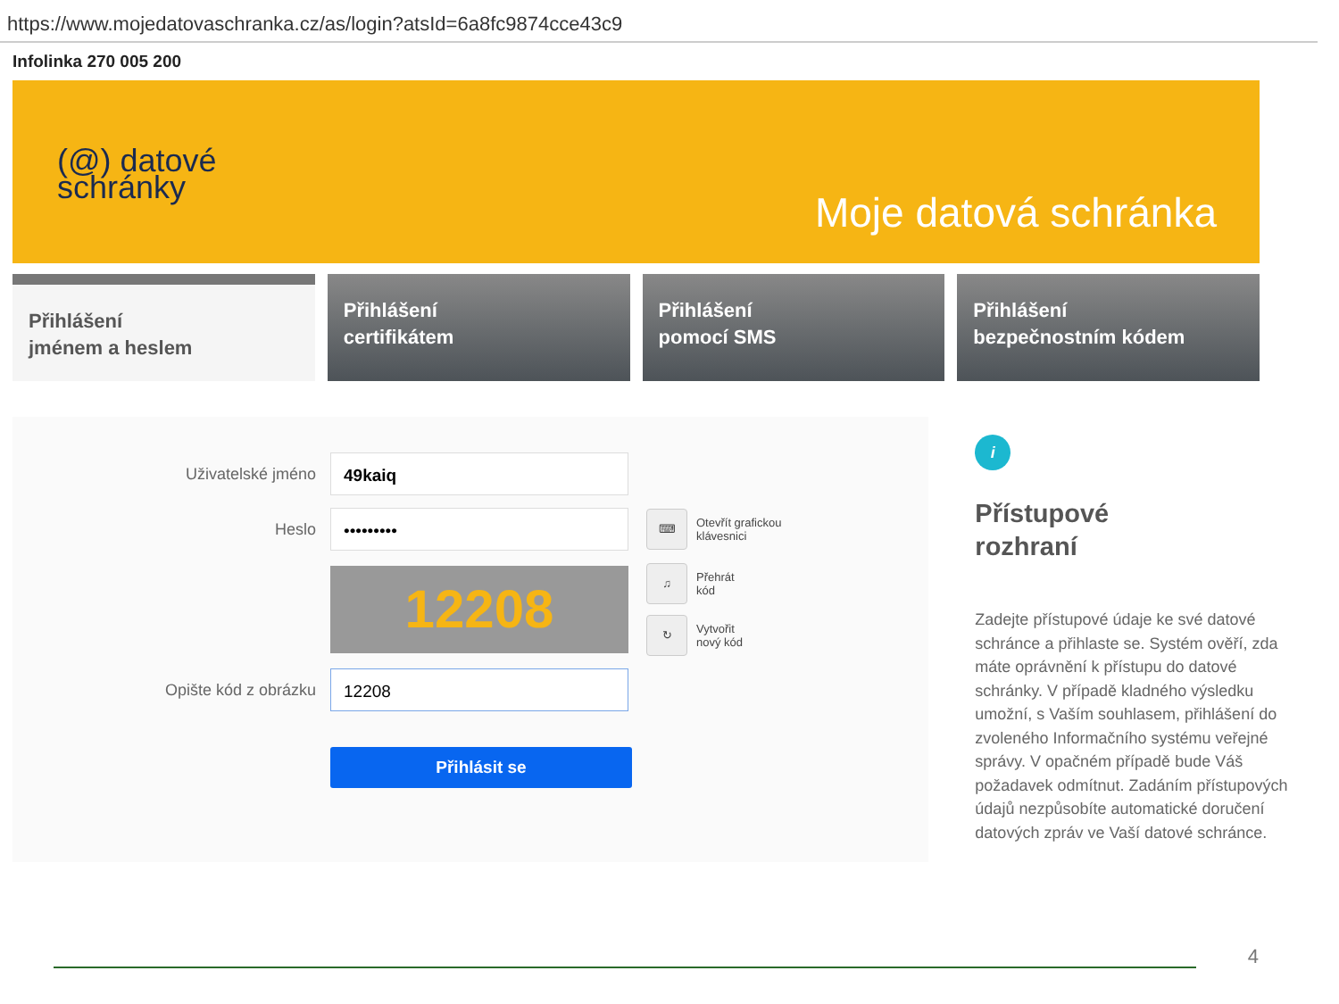https://www.mojedatovaschranka.cz/as/login?atsId=6a8fc9874cce43c9
Infolinka 270 005 200
(@) datové
schránky
Moje datová schránka
Přihlášení
jménem a heslem
Přihlášení
certifikátem
Přihlášení
pomocí SMS
Přihlášení
bezpečnostním kódem
Uživatelské jméno
49kaiq
Heslo
•••••••••
⌨
Otevřít grafickou
klávesnici
12208
♫
Přehrát
kód
↻
Vytvořit
nový kód
Opište kód z obrázku
12208
Přihlásit se
i
Přístupové
rozhraní
Zadejte přístupové údaje ke své datové schránce a přihlaste se. Systém ověří, zda máte oprávnění k přístupu do datové schránky. V případě kladného výsledku umožní, s Vaším souhlasem, přihlášení do zvoleného Informačního systému veřejné správy. V opačném případě bude Váš požadavek odmítnut. Zadáním přístupových údajů nezpůsobíte automatické doručení datových zpráv ve Vaší datové schránce.
4